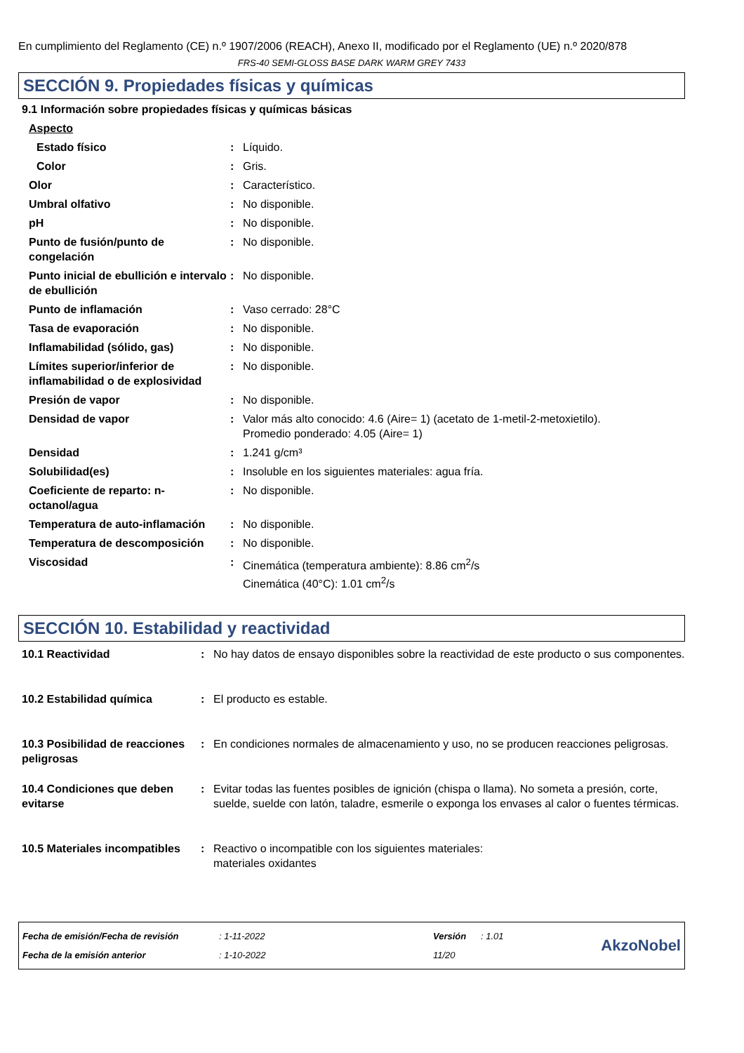En cumplimiento del Reglamento (CE) n.º 1907/2006 (REACH), Anexo II, modificado por el Reglamento (UE) n.º 2020/878
FRS-40 SEMI-GLOSS BASE DARK WARM GREY 7433
SECCIÓN 9. Propiedades físicas y químicas
9.1 Información sobre propiedades físicas y químicas básicas
| Aspecto | | |
| Estado físico | : | Líquido. |
| Color | : | Gris. |
| Olor | : | Característico. |
| Umbral olfativo | : | No disponible. |
| pH | : | No disponible. |
| Punto de fusión/punto de congelación | : | No disponible. |
| Punto inicial de ebullición e intervalo de ebullición | : | No disponible. |
| Punto de inflamación | : | Vaso cerrado: 28°C |
| Tasa de evaporación | : | No disponible. |
| Inflamabilidad (sólido, gas) | : | No disponible. |
| Límites superior/inferior de inflamabilidad o de explosividad | : | No disponible. |
| Presión de vapor | : | No disponible. |
| Densidad de vapor | : | Valor más alto conocido: 4.6 (Aire= 1) (acetato de 1-metil-2-metoxietilo). Promedio ponderado: 4.05 (Aire= 1) |
| Densidad | : | 1.241 g/cm³ |
| Solubilidad(es) | : | Insoluble en los siguientes materiales: agua fría. |
| Coeficiente de reparto: n-octanol/agua | : | No disponible. |
| Temperatura de auto-inflamación | : | No disponible. |
| Temperatura de descomposición | : | No disponible. |
| Viscosidad | : | Cinemática (temperatura ambiente): 8.86 cm<sup>2</sup>/s Cinemática (40°C): 1.01 cm<sup>2</sup>/s |
SECCIÓN 10. Estabilidad y reactividad
| 10.1 Reactividad | : | No hay datos de ensayo disponibles sobre la reactividad de este producto o sus componentes. |
| 10.2 Estabilidad química | : | El producto es estable. |
| 10.3 Posibilidad de reacciones peligrosas | : | En condiciones normales de almacenamiento y uso, no se producen reacciones peligrosas. |
| 10.4 Condiciones que deben evitarse | : | Evitar todas las fuentes posibles de ignición (chispa o llama). No someta a presión, corte, suelde, suelde con latón, taladre, esmerile o exponga los envases al calor o fuentes térmicas. |
| 10.5 Materiales incompatibles | : | Reactivo o incompatible con los siguientes materiales: materiales oxidantes |
| Fecha de emisión/Fecha de revisión | : 1-11-2022 | Versión | : 1.01 |
| Fecha de la emisión anterior | : 1-10-2022 | 11/20 | |
AkzoNobel